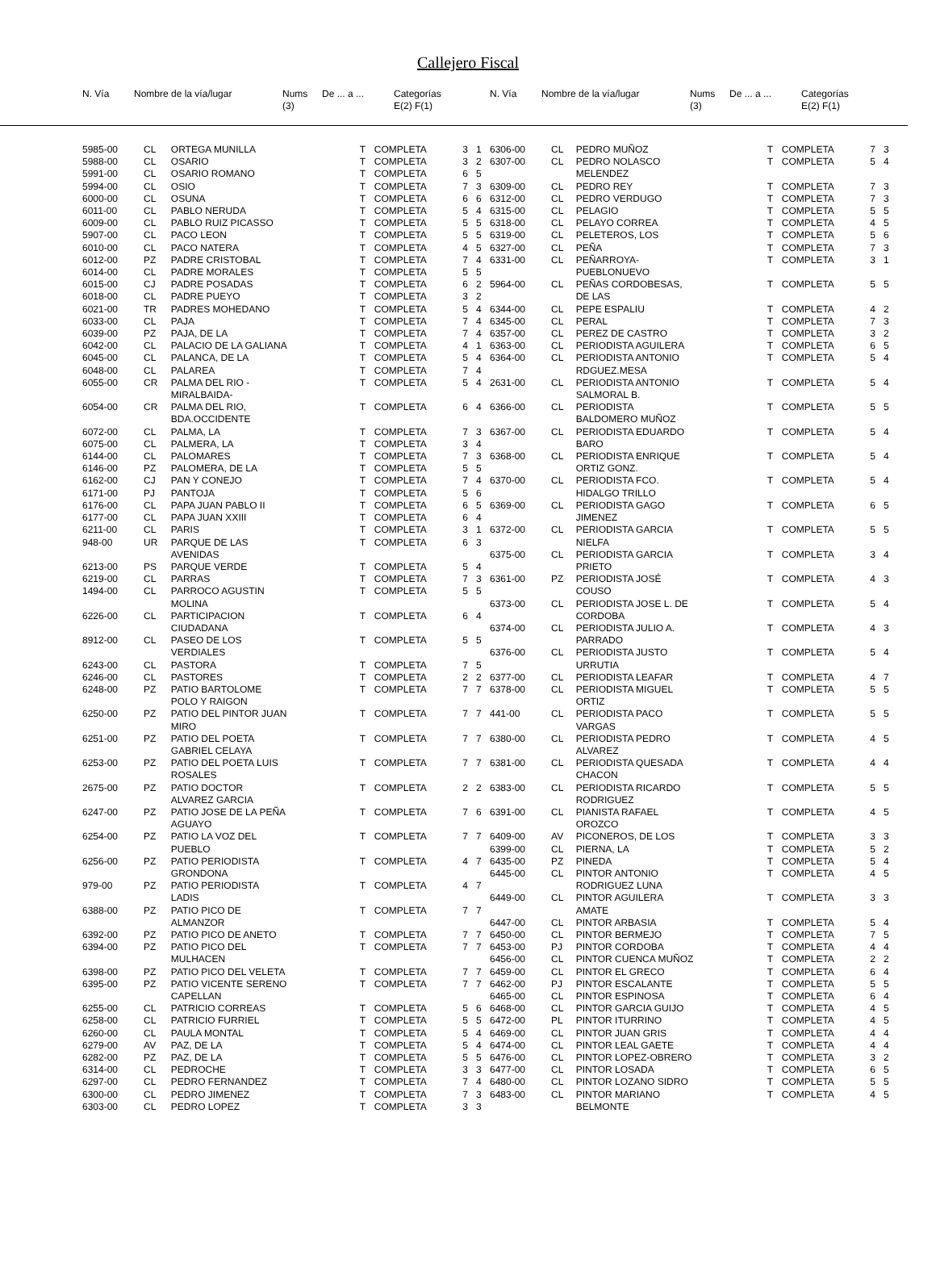Callejero Fiscal
| N. Vía | Nombre de la vía/lugar | Nums (3) | De ... a ... | Categorías E(2) F(1) |
| --- | --- | --- | --- | --- |
| N. Vía | Nombre de la vía/lugar | Nums (3) | De ... a ... | Categorías E(2) F(1) |
| --- | --- | --- | --- | --- |
| 5985-00 | CL | ORTEGA MUNILLA | T | COMPLETA | 3 | 1 |
| 5988-00 | CL | OSARIO | T | COMPLETA | 3 | 2 |
| 5991-00 | CL | OSARIO ROMANO | T | COMPLETA | 6 | 5 |
| 5994-00 | CL | OSIO | T | COMPLETA | 7 | 3 |
| 6000-00 | CL | OSUNA | T | COMPLETA | 6 | 6 |
| 6011-00 | CL | PABLO NERUDA | T | COMPLETA | 5 | 4 |
| 6009-00 | CL | PABLO RUIZ PICASSO | T | COMPLETA | 5 | 5 |
| 5907-00 | CL | PACO LEON | T | COMPLETA | 5 | 5 |
| 6010-00 | CL | PACO NATERA | T | COMPLETA | 4 | 5 |
| 6012-00 | PZ | PADRE CRISTOBAL | T | COMPLETA | 7 | 4 |
| 6014-00 | CL | PADRE MORALES | T | COMPLETA | 5 | 5 |
| 6015-00 | CJ | PADRE POSADAS | T | COMPLETA | 6 | 2 |
| 6018-00 | CL | PADRE PUEYO | T | COMPLETA | 3 | 2 |
| 6021-00 | TR | PADRES MOHEDANO | T | COMPLETA | 5 | 4 |
| 6033-00 | CL | PAJA | T | COMPLETA | 7 | 4 |
| 6039-00 | PZ | PAJA, DE LA | T | COMPLETA | 7 | 4 |
| 6042-00 | CL | PALACIO DE LA GALIANA | T | COMPLETA | 4 | 1 |
| 6045-00 | CL | PALANCA, DE LA | T | COMPLETA | 5 | 4 |
| 6048-00 | CL | PALAREA | T | COMPLETA | 7 | 4 |
| 6055-00 | CR | PALMA DEL RIO - MIRALBAIDA- | T | COMPLETA | 5 | 4 |
| 6054-00 | CR | PALMA DEL RIO, BDA.OCCIDENTE | T | COMPLETA | 6 | 4 |
| 6072-00 | CL | PALMA, LA | T | COMPLETA | 7 | 3 |
| 6075-00 | CL | PALMERA, LA | T | COMPLETA | 3 | 4 |
| 6144-00 | CL | PALOMARES | T | COMPLETA | 7 | 3 |
| 6146-00 | PZ | PALOMERA, DE LA | T | COMPLETA | 5 | 5 |
| 6162-00 | CJ | PAN Y CONEJO | T | COMPLETA | 7 | 4 |
| 6171-00 | PJ | PANTOJA | T | COMPLETA | 5 | 6 |
| 6176-00 | CL | PAPA JUAN PABLO II | T | COMPLETA | 6 | 5 |
| 6177-00 | CL | PAPA JUAN XXIII | T | COMPLETA | 6 | 4 |
| 6211-00 | CL | PARIS | T | COMPLETA | 3 | 1 |
| 948-00 | UR | PARQUE DE LAS AVENIDAS | T | COMPLETA | 6 | 3 |
| 6213-00 | PS | PARQUE VERDE | T | COMPLETA | 5 | 4 |
| 6219-00 | CL | PARRAS | T | COMPLETA | 7 | 3 |
| 1494-00 | CL | PARROCO AGUSTIN MOLINA | T | COMPLETA | 5 | 5 |
| 6226-00 | CL | PARTICIPACION CIUDADANA | T | COMPLETA | 6 | 4 |
| 8912-00 | CL | PASEO DE LOS VERDIALES | T | COMPLETA | 5 | 5 |
| 6243-00 | CL | PASTORA | T | COMPLETA | 7 | 5 |
| 6246-00 | CL | PASTORES | T | COMPLETA | 2 | 2 |
| 6248-00 | PZ | PATIO BARTOLOME POLO Y RAIGON | T | COMPLETA | 7 | 7 |
| 6250-00 | PZ | PATIO DEL PINTOR JUAN MIRO | T | COMPLETA | 7 | 7 |
| 6251-00 | PZ | PATIO DEL POETA GABRIEL CELAYA | T | COMPLETA | 7 | 7 |
| 6253-00 | PZ | PATIO DEL POETA LUIS ROSALES | T | COMPLETA | 7 | 7 |
| 2675-00 | PZ | PATIO DOCTOR ALVAREZ GARCIA | T | COMPLETA | 2 | 2 |
| 6247-00 | PZ | PATIO JOSE DE LA PEÑA AGUAYO | T | COMPLETA | 7 | 6 |
| 6254-00 | PZ | PATIO LA VOZ DEL PUEBLO | T | COMPLETA | 7 | 7 |
| 6256-00 | PZ | PATIO PERIODISTA GRONDONA | T | COMPLETA | 4 | 7 |
| 979-00 | PZ | PATIO PERIODISTA LADIS | T | COMPLETA | 4 | 7 |
| 6388-00 | PZ | PATIO PICO DE ALMANZOR | T | COMPLETA | 7 | 7 |
| 6392-00 | PZ | PATIO PICO DE ANETO | T | COMPLETA | 7 | 7 |
| 6394-00 | PZ | PATIO PICO DEL MULHACEN | T | COMPLETA | 7 | 7 |
| 6398-00 | PZ | PATIO PICO DEL VELETA | T | COMPLETA | 7 | 7 |
| 6395-00 | PZ | PATIO VICENTE SERENO CAPELLAN | T | COMPLETA | 7 | 7 |
| 6255-00 | CL | PATRICIO CORREAS | T | COMPLETA | 5 | 6 |
| 6258-00 | CL | PATRICIO FURRIEL | T | COMPLETA | 5 | 5 |
| 6260-00 | CL | PAULA MONTAL | T | COMPLETA | 5 | 4 |
| 6279-00 | AV | PAZ, DE LA | T | COMPLETA | 5 | 4 |
| 6282-00 | PZ | PAZ, DE LA | T | COMPLETA | 5 | 5 |
| 6314-00 | CL | PEDROCHE | T | COMPLETA | 3 | 3 |
| 6297-00 | CL | PEDRO FERNANDEZ | T | COMPLETA | 7 | 4 |
| 6300-00 | CL | PEDRO JIMENEZ | T | COMPLETA | 7 | 3 |
| 6303-00 | CL | PEDRO LOPEZ | T | COMPLETA | 3 | 3 |
| 6306-00 | CL | PEDRO MUÑOZ | T | COMPLETA | 7 | 3 |
| 6307-00 | CL | PEDRO NOLASCO MELENDEZ | T | COMPLETA | 5 | 4 |
| 6309-00 | CL | PEDRO REY | T | COMPLETA | 7 | 3 |
| 6312-00 | CL | PEDRO VERDUGO | T | COMPLETA | 7 | 3 |
| 6315-00 | CL | PELAGIO | T | COMPLETA | 5 | 5 |
| 6318-00 | CL | PELAYO CORREA | T | COMPLETA | 4 | 5 |
| 6319-00 | CL | PELETEROS, LOS | T | COMPLETA | 5 | 6 |
| 6327-00 | CL | PEÑA | T | COMPLETA | 7 | 3 |
| 6331-00 | CL | PEÑARROYA- PUEBLONUEVO | T | COMPLETA | 3 | 1 |
| 5964-00 | CL | PEÑAS CORDOBESAS, DE LAS | T | COMPLETA | 5 | 5 |
| 6344-00 | CL | PEPE ESPALIU | T | COMPLETA | 4 | 2 |
| 6345-00 | CL | PERAL | T | COMPLETA | 7 | 3 |
| 6357-00 | CL | PEREZ DE CASTRO | T | COMPLETA | 3 | 2 |
| 6363-00 | CL | PERIODISTA AGUILERA | T | COMPLETA | 6 | 5 |
| 6364-00 | CL | PERIODISTA ANTONIO RDGUEZ.MESA | T | COMPLETA | 5 | 4 |
| 2631-00 | CL | PERIODISTA ANTONIO SALMORAL B. | T | COMPLETA | 5 | 4 |
| 6366-00 | CL | PERIODISTA BALDOMERO MUÑOZ | T | COMPLETA | 5 | 5 |
| 6367-00 | CL | PERIODISTA EDUARDO BARO | T | COMPLETA | 5 | 4 |
| 6368-00 | CL | PERIODISTA ENRIQUE ORTIZ GONZ. | T | COMPLETA | 5 | 4 |
| 6370-00 | CL | PERIODISTA FCO. HIDALGO TRILLO | T | COMPLETA | 5 | 4 |
| 6369-00 | CL | PERIODISTA GAGO JIMENEZ | T | COMPLETA | 6 | 5 |
| 6372-00 | CL | PERIODISTA GARCIA NIELFA | T | COMPLETA | 5 | 5 |
| 6375-00 | CL | PERIODISTA GARCIA PRIETO | T | COMPLETA | 3 | 4 |
| 6361-00 | PZ | PERIODISTA JOSÉ COUSO | T | COMPLETA | 4 | 3 |
| 6373-00 | CL | PERIODISTA JOSE L. DE CORDOBA | T | COMPLETA | 5 | 4 |
| 6374-00 | CL | PERIODISTA JULIO A. PARRADO | T | COMPLETA | 4 | 3 |
| 6376-00 | CL | PERIODISTA JUSTO URRUTIA | T | COMPLETA | 5 | 4 |
| 6377-00 | CL | PERIODISTA LEAFAR | T | COMPLETA | 4 | 7 |
| 6378-00 | CL | PERIODISTA MIGUEL ORTIZ | T | COMPLETA | 5 | 5 |
| 441-00 | CL | PERIODISTA PACO VARGAS | T | COMPLETA | 5 | 5 |
| 6380-00 | CL | PERIODISTA PEDRO ALVAREZ | T | COMPLETA | 4 | 5 |
| 6381-00 | CL | PERIODISTA QUESADA CHACON | T | COMPLETA | 4 | 4 |
| 6383-00 | CL | PERIODISTA RICARDO RODRIGUEZ | T | COMPLETA | 5 | 5 |
| 6391-00 | CL | PIANISTA RAFAEL OROZCO | T | COMPLETA | 4 | 5 |
| 6409-00 | AV | PICONEROS, DE LOS | T | COMPLETA | 3 | 3 |
| 6399-00 | CL | PIERNA, LA | T | COMPLETA | 5 | 2 |
| 6435-00 | PZ | PINEDA | T | COMPLETA | 5 | 4 |
| 6445-00 | CL | PINTOR ANTONIO RODRIGUEZ LUNA | T | COMPLETA | 4 | 5 |
| 6449-00 | CL | PINTOR AGUILERA AMATE | T | COMPLETA | 3 | 3 |
| 6447-00 | CL | PINTOR ARBASIA | T | COMPLETA | 5 | 4 |
| 6450-00 | CL | PINTOR BERMEJO | T | COMPLETA | 7 | 5 |
| 6453-00 | PJ | PINTOR CORDOBA | T | COMPLETA | 4 | 4 |
| 6456-00 | CL | PINTOR CUENCA MUÑOZ | T | COMPLETA | 2 | 2 |
| 6459-00 | CL | PINTOR EL GRECO | T | COMPLETA | 6 | 4 |
| 6462-00 | PJ | PINTOR ESCALANTE | T | COMPLETA | 5 | 5 |
| 6465-00 | CL | PINTOR ESPINOSA | T | COMPLETA | 6 | 4 |
| 6468-00 | CL | PINTOR GARCIA GUIJO | T | COMPLETA | 4 | 5 |
| 6472-00 | PL | PINTOR ITURRINO | T | COMPLETA | 4 | 5 |
| 6469-00 | CL | PINTOR JUAN GRIS | T | COMPLETA | 4 | 4 |
| 6474-00 | CL | PINTOR LEAL GAETE | T | COMPLETA | 4 | 4 |
| 6476-00 | CL | PINTOR LOPEZ-OBRERO | T | COMPLETA | 3 | 2 |
| 6477-00 | CL | PINTOR LOSADA | T | COMPLETA | 6 | 5 |
| 6480-00 | CL | PINTOR LOZANO SIDRO | T | COMPLETA | 5 | 5 |
| 6483-00 | CL | PINTOR MARIANO BELMONTE | T | COMPLETA | 4 | 5 |